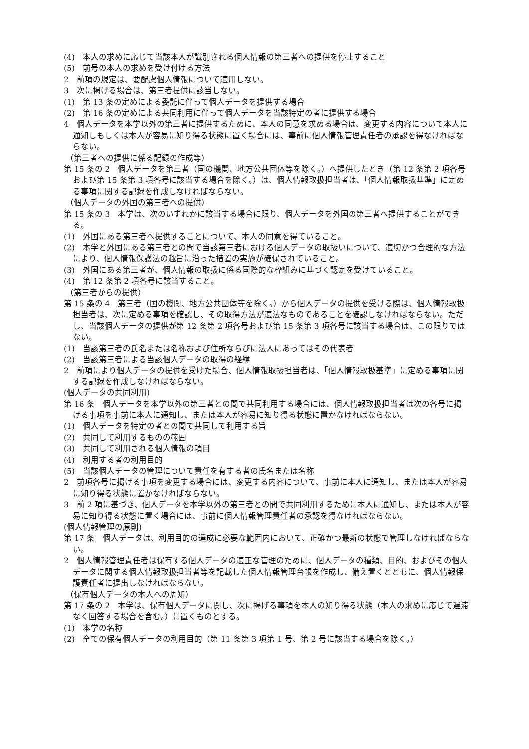(4)　本人の求めに応じて当該本人が識別される個人情報の第三者への提供を停止すること
(5)　前号の本人の求めを受け付ける方法
2　前項の規定は、要配慮個人情報について適用しない。
3　次に掲げる場合は、第三者提供に該当しない。
(1)　第 13 条の定めによる委託に伴って個人データを提供する場合
(2)　第 16 条の定めによる共同利用に伴って個人データを当該特定の者に提供する場合
4　個人データを本学以外の第三者に提供するために、本人の同意を求める場合は、変更する内容について本人に通知しもしくは本人が容易に知り得る状態に置く場合には、事前に個人情報管理責任者の承認を得なければならない。
（第三者への提供に係る記録の作成等）
第 15 条の 2　個人データを第三者（国の機関、地方公共団体等を除く。）へ提供したとき（第 12 条第 2 項各号および第 15 条第 3 項各号に該当する場合を除く。）は、個人情報取扱担当者は、「個人情報取扱基準」に定める事項に関する記録を作成しなければならない。
（個人データの外国の第三者への提供）
第 15 条の 3　本学は、次のいずれかに該当する場合に限り、個人データを外国の第三者へ提供することができる。
(1)　外国にある第三者へ提供することについて、本人の同意を得ていること。
(2)　本学と外国にある第三者との間で当該第三者における個人データの取扱いについて、適切かつ合理的な方法により、個人情報保護法の趣旨に沿った措置の実施が確保されていること。
(3)　外国にある第三者が、個人情報の取扱に係る国際的な枠組みに基づく認定を受けていること。
(4)　第 12 条第 2 項各号に該当すること。
（第三者からの提供）
第 15 条の 4　第三者（国の機関、地方公共団体等を除く。）から個人データの提供を受ける際は、個人情報取扱担当者は、次に定める事項を確認し、その取得方法が適法なものであることを確認しなければならない。ただし、当該個人データの提供が第 12 条第 2 項各号および第 15 条第 3 項各号に該当する場合は、この限りではない。
(1)　当該第三者の氏名または名称および住所ならびに法人にあってはその代表者
(2)　当該第三者による当該個人データの取得の経緯
2　前項により個人データの提供を受けた場合、個人情報取扱担当者は、「個人情報取扱基準」に定める事項に関する記録を作成しなければならない。
(個人データの共同利用)
第 16 条　個人データを本学以外の第三者との間で共同利用する場合には、個人情報取扱担当者は次の各号に掲げる事項を事前に本人に通知し、または本人が容易に知り得る状態に置かなければならない。
(1)　個人データを特定の者との間で共同して利用する旨
(2)　共同して利用するものの範囲
(3)　共同して利用される個人情報の項目
(4)　利用する者の利用目的
(5)　当該個人データの管理について責任を有する者の氏名または名称
2　前項各号に掲げる事項を変更する場合には、変更する内容について、事前に本人に通知し、または本人が容易に知り得る状態に置かなければならない。
3　前 2 項に基づき、個人データを本学以外の第三者との間で共同利用するために本人に通知し、または本人が容易に知り得る状態に置く場合には、事前に個人情報管理責任者の承認を得なければならない。
(個人情報管理の原則)
第 17 条　個人データは、利用目的の達成に必要な範囲内において、正確かつ最新の状態で管理しなければならない。
2　個人情報管理責任者は保有する個人データの適正な管理のために、個人データの種類、目的、およびその個人データに関する個人情報取扱担当者等を記載した個人情報管理台帳を作成し、備え置くとともに、個人情報保護責任者に提出しなければならない。
（保有個人データの本人への周知）
第 17 条の 2　本学は、保有個人データに関し、次に掲げる事項を本人の知り得る状態（本人の求めに応じて遅滞なく回答する場合を含む。）に置くものとする。
(1)　本学の名称
(2)　全ての保有個人データの利用目的（第 11 条第 3 項第 1 号、第 2 号に該当する場合を除く。）